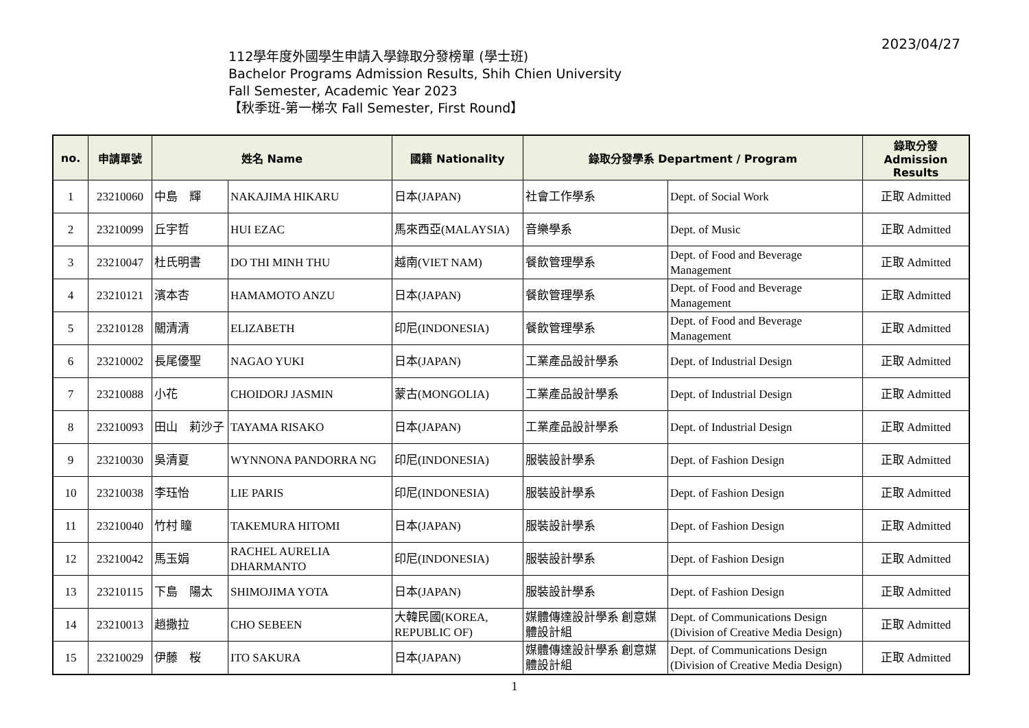2023/04/27
112學年度外國學生申請入學錄取分發榜單 (學士班)
Bachelor Programs Admission Results, Shih Chien University
Fall Semester, Academic Year 2023
【秋季班-第一梯次 Fall Semester, First Round】
| no. | 申請單號 | 姓名 Name | | 國籍 Nationality | 錄取分發學系 Department / Program | | 錄取分發 Admission Results |
| --- | --- | --- | --- | --- | --- | --- | --- |
| 1 | 23210060 | 中島 輝 | NAKAJIMA HIKARU | 日本(JAPAN) | 社會工作學系 | Dept. of Social Work | 正取 Admitted |
| 2 | 23210099 | 丘宇哲 | HUI EZAC | 馬來西亞(MALAYSIA) | 音樂學系 | Dept. of Music | 正取 Admitted |
| 3 | 23210047 | 杜氏明書 | DO THI MINH THU | 越南(VIET NAM) | 餐飲管理學系 | Dept. of Food and Beverage Management | 正取 Admitted |
| 4 | 23210121 | 濱本杏 | HAMAMOTO ANZU | 日本(JAPAN) | 餐飲管理學系 | Dept. of Food and Beverage Management | 正取 Admitted |
| 5 | 23210128 | 關清清 | ELIZABETH | 印尼(INDONESIA) | 餐飲管理學系 | Dept. of Food and Beverage Management | 正取 Admitted |
| 6 | 23210002 | 長尾優聖 | NAGAO YUKI | 日本(JAPAN) | 工業產品設計學系 | Dept. of Industrial Design | 正取 Admitted |
| 7 | 23210088 | 小花 | CHOIDORJ JASMIN | 蒙古(MONGOLIA) | 工業產品設計學系 | Dept. of Industrial Design | 正取 Admitted |
| 8 | 23210093 | 田山 莉沙子 | TAYAMA RISAKO | 日本(JAPAN) | 工業產品設計學系 | Dept. of Industrial Design | 正取 Admitted |
| 9 | 23210030 | 吳清夏 | WYNNONA PANDORRA NG | 印尼(INDONESIA) | 服裝設計學系 | Dept. of Fashion Design | 正取 Admitted |
| 10 | 23210038 | 李珏怡 | LIE PARIS | 印尼(INDONESIA) | 服裝設計學系 | Dept. of Fashion Design | 正取 Admitted |
| 11 | 23210040 | 竹村 瞳 | TAKEMURA HITOMI | 日本(JAPAN) | 服裝設計學系 | Dept. of Fashion Design | 正取 Admitted |
| 12 | 23210042 | 馬玉娟 | RACHEL AURELIA DHARMANTO | 印尼(INDONESIA) | 服裝設計學系 | Dept. of Fashion Design | 正取 Admitted |
| 13 | 23210115 | 下島 陽太 | SHIMOJIMA YOTA | 日本(JAPAN) | 服裝設計學系 | Dept. of Fashion Design | 正取 Admitted |
| 14 | 23210013 | 趙撒拉 | CHO SEBEEN | 大韓民國(KOREA, REPUBLIC OF) | 媒體傳達設計學系 創意媒體設計組 | Dept. of Communications Design (Division of Creative Media Design) | 正取 Admitted |
| 15 | 23210029 | 伊藤 桜 | ITO SAKURA | 日本(JAPAN) | 媒體傳達設計學系 創意媒體設計組 | Dept. of Communications Design (Division of Creative Media Design) | 正取 Admitted |
1